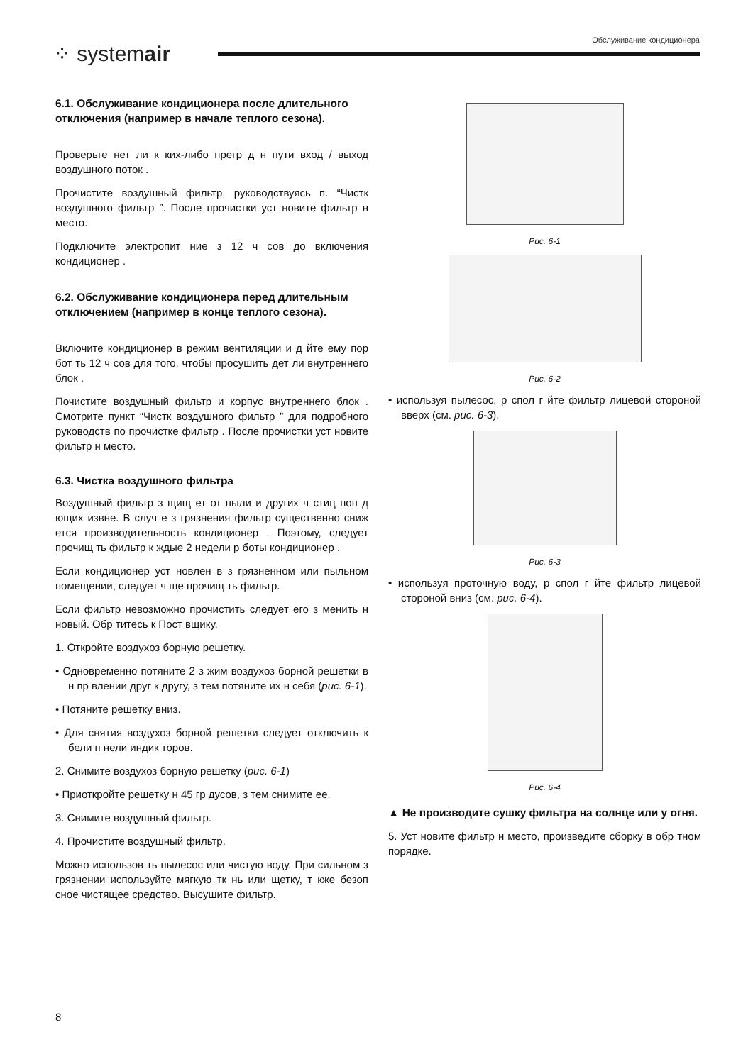⁘ systemair
Обслуживание кондиционера
6.1. Обслуживание кондиционера после длительного отключения (например в начале теплого сезона).
Проверьте нет ли к ких-либо прегр д н пути вход / выход воздушного поток .
Прочистите воздушный фильтр, руководствуясь п. “Чистк воздушного фильтр ”. После прочистки уст новите фильтр н место.
Подключите электропит ние з 12 ч сов до включения кондиционер .
6.2. Обслуживание кондиционера перед длительным отключением (например в конце теплого сезона).
Включите кондиционер в режим вентиляции и д йте ему пор бот ть 12 ч сов для того, чтобы просушить дет ли внутреннего блок .
Почистите воздушный фильтр и корпус внутреннего блок . Смотрите пункт “Чистк воздушного фильтр ” для подробного руководств по прочистке фильтр . После прочистки уст новите фильтр н место.
6.3. Чистка воздушного фильтра
Воздушный фильтр з щищ ет от пыли и других ч стиц поп д ющих извне. В случ е з грязнения фильтр существенно сниж ется производительность кондиционер . Поэтому, следует прочищ ть фильтр к ждые 2 недели р боты кондиционер .
Если кондиционер уст новлен в з грязненном или пыльном помещении, следует ч ще прочищ ть фильтр.
Если фильтр невозможно прочистить следует его з менить н новый. Обр титесь к Пост вщику.
1. Откройте воздухоз борную решетку.
• Одновременно потяните 2 з жим воздухоз борной решетки в н пр влении друг к другу, з тем потяните их н себя (рис. 6-1).
• Потяните решетку вниз.
• Для снятия воздухоз борной решетки следует отключить к бели п нели индик торов.
2. Снимите воздухоз борную решетку (рис. 6-1)
• Приоткройте решетку н 45 гр дусов, з тем снимите ее.
3. Снимите воздушный фильтр.
4. Прочистите воздушный фильтр.
Можно использов ть пылесос или чистую воду. При сильном з грязнении используйте мягкую тк нь или щетку, т кже безоп сное чистящее средство. Высушите фильтр.
Рис. 6-1
Рис. 6-2
• используя пылесос, р спол г йте фильтр лицевой стороной вверх (см. рис. 6-3).
Рис. 6-3
• используя проточную воду, р спол г йте фильтр лицевой стороной вниз (см. рис. 6-4).
Рис. 6-4
▲ Не производите сушку фильтра на солнце или у огня.
5. Уст новите фильтр н место, произведите сборку в обр тном порядке.
8